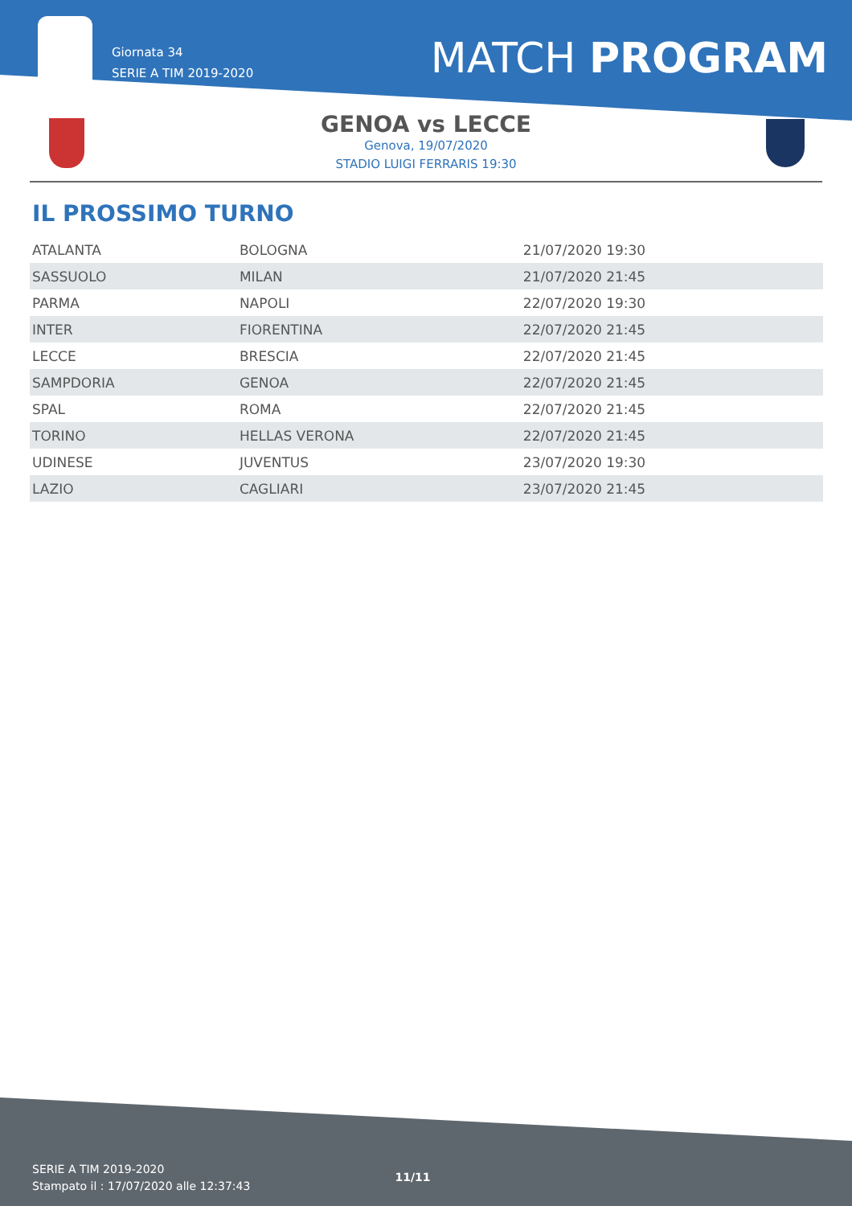Giornata 34
SERIE A TIM 2019-2020
MATCH PROGRAM
GENOA vs LECCE
Genova, 19/07/2020
STADIO LUIGI FERRARIS 19:30
IL PROSSIMO TURNO
| ATALANTA | BOLOGNA | 21/07/2020 19:30 |
| SASSUOLO | MILAN | 21/07/2020 21:45 |
| PARMA | NAPOLI | 22/07/2020 19:30 |
| INTER | FIORENTINA | 22/07/2020 21:45 |
| LECCE | BRESCIA | 22/07/2020 21:45 |
| SAMPDORIA | GENOA | 22/07/2020 21:45 |
| SPAL | ROMA | 22/07/2020 21:45 |
| TORINO | HELLAS VERONA | 22/07/2020 21:45 |
| UDINESE | JUVENTUS | 23/07/2020 19:30 |
| LAZIO | CAGLIARI | 23/07/2020 21:45 |
SERIE A TIM 2019-2020
Stampato il : 17/07/2020 alle 12:37:43
11/11